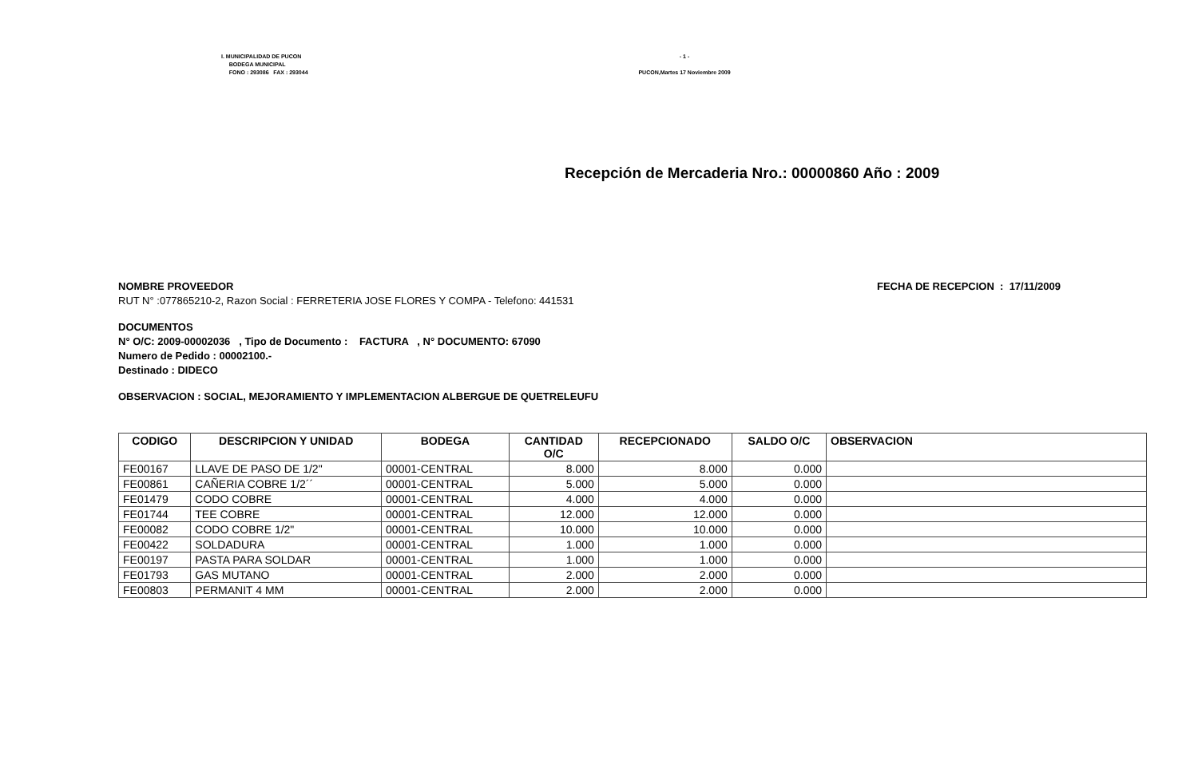I. MUNICIPALIDAD DE PUCON
BODEGA MUNICIPAL
FONO : 293086 FAX : 293044
- 1 -
PUCON,Martes 17 Noviembre 2009
Recepción de Mercaderia Nro.: 00000860 Año : 2009
NOMBRE PROVEEDOR FECHA DE RECEPCION : 17/11/2009
RUT N° :077865210-2, Razon Social : FERRETERIA JOSE FLORES Y COMPA - Telefono: 441531
DOCUMENTOS
N° O/C: 2009-00002036 , Tipo de Documento : FACTURA , N° DOCUMENTO: 67090
Numero de Pedido : 00002100.-
Destinado : DIDECO
OBSERVACION : SOCIAL, MEJORAMIENTO Y IMPLEMENTACION ALBERGUE DE QUETRELEUFU
| CODIGO | DESCRIPCION Y UNIDAD | BODEGA | CANTIDAD O/C | RECEPCIONADO | SALDO O/C | OBSERVACION |
| --- | --- | --- | --- | --- | --- | --- |
| FE00167 | LLAVE DE PASO DE 1/2" | 00001-CENTRAL | 8.000 | 8.000 | 0.000 | |
| FE00861 | CAÑERIA COBRE 1/2´´ | 00001-CENTRAL | 5.000 | 5.000 | 0.000 | |
| FE01479 | CODO COBRE | 00001-CENTRAL | 4.000 | 4.000 | 0.000 | |
| FE01744 | TEE COBRE | 00001-CENTRAL | 12.000 | 12.000 | 0.000 | |
| FE00082 | CODO COBRE 1/2" | 00001-CENTRAL | 10.000 | 10.000 | 0.000 | |
| FE00422 | SOLDADURA | 00001-CENTRAL | 1.000 | 1.000 | 0.000 | |
| FE00197 | PASTA PARA SOLDAR | 00001-CENTRAL | 1.000 | 1.000 | 0.000 | |
| FE01793 | GAS MUTANO | 00001-CENTRAL | 2.000 | 2.000 | 0.000 | |
| FE00803 | PERMANIT 4 MM | 00001-CENTRAL | 2.000 | 2.000 | 0.000 | |